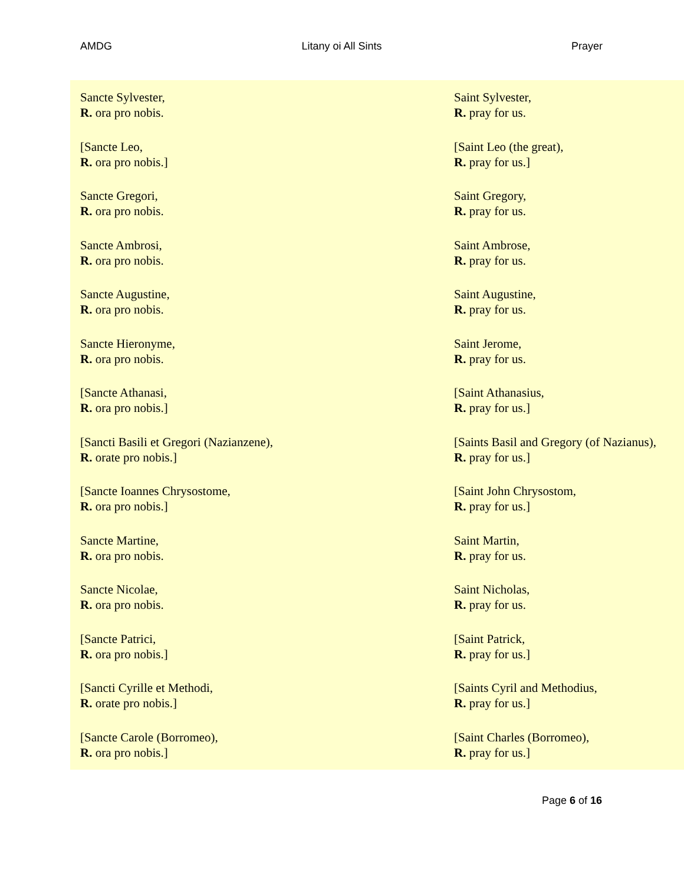AMDG Litany oi All Sints Prayer
| Sancte Sylvester, R. ora pro nobis. | Saint Sylvester, R. pray for us. |
| [Sancte Leo, R. ora pro nobis.] | [Saint Leo (the great), R. pray for us.] |
| Sancte Gregori, R. ora pro nobis. | Saint Gregory, R. pray for us. |
| Sancte Ambrosi, R. ora pro nobis. | Saint Ambrose, R. pray for us. |
| Sancte Augustine, R. ora pro nobis. | Saint Augustine, R. pray for us. |
| Sancte Hieronyme, R. ora pro nobis. | Saint Jerome, R. pray for us. |
| [Sancte Athanasi, R. ora pro nobis.] | [Saint Athanasius, R. pray for us.] |
| [Sancti Basili et Gregori (Nazianzene), R. orate pro nobis.] | [Saints Basil and Gregory (of Nazianus), R. pray for us.] |
| [Sancte Ioannes Chrysostome, R. ora pro nobis.] | [Saint John Chrysostom, R. pray for us.] |
| Sancte Martine, R. ora pro nobis. | Saint Martin, R. pray for us. |
| Sancte Nicolae, R. ora pro nobis. | Saint Nicholas, R. pray for us. |
| [Sancte Patrici, R. ora pro nobis.] | [Saint Patrick, R. pray for us.] |
| [Sancti Cyrille et Methodi, R. orate pro nobis.] | [Saints Cyril and Methodius, R. pray for us.] |
| [Sancte Carole (Borromeo), R. ora pro nobis.] | [Saint Charles (Borromeo), R. pray for us.] |
Page 6 of 16